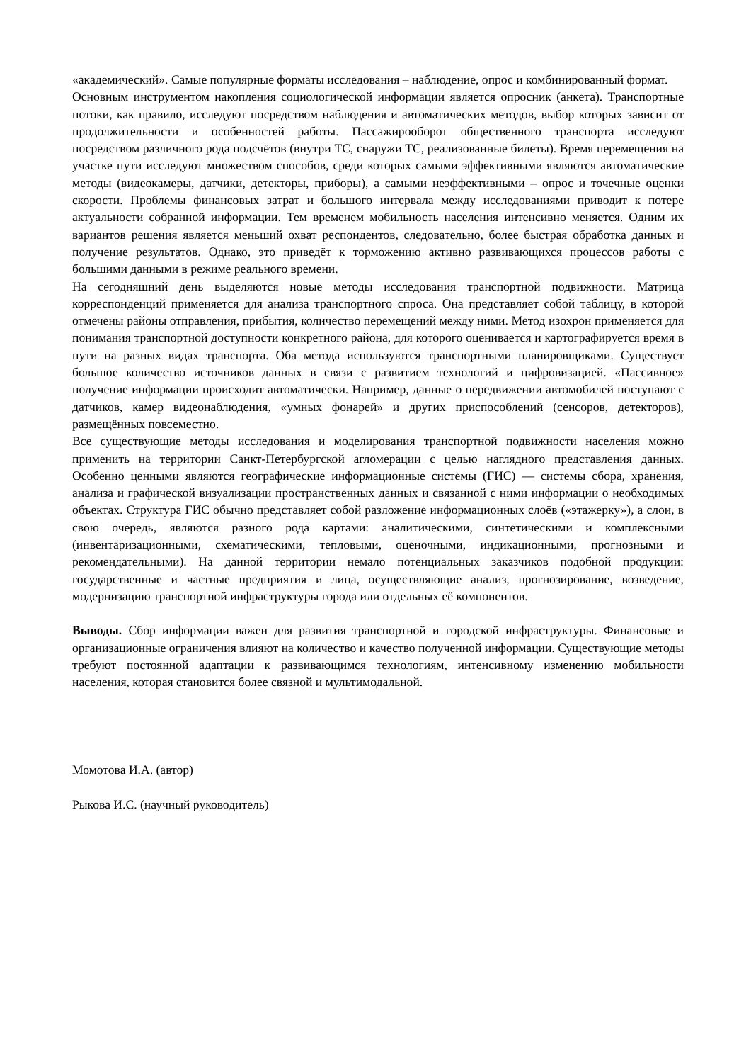«академический». Самые популярные форматы исследования – наблюдение, опрос и комбинированный формат.
Основным инструментом накопления социологической информации является опросник (анкета). Транспортные потоки, как правило, исследуют посредством наблюдения и автоматических методов, выбор которых зависит от продолжительности и особенностей работы. Пассажирооборот общественного транспорта исследуют посредством различного рода подсчётов (внутри ТС, снаружи ТС, реализованные билеты). Время перемещения на участке пути исследуют множеством способов, среди которых самыми эффективными являются автоматические методы (видеокамеры, датчики, детекторы, приборы), а самыми неэффективными – опрос и точечные оценки скорости. Проблемы финансовых затрат и большого интервала между исследованиями приводит к потере актуальности собранной информации. Тем временем мобильность населения интенсивно меняется. Одним их вариантов решения является меньший охват респондентов, следовательно, более быстрая обработка данных и получение результатов. Однако, это приведёт к торможению активно развивающихся процессов работы с большими данными в режиме реального времени.
На сегодняшний день выделяются новые методы исследования транспортной подвижности. Матрица корреспонденций применяется для анализа транспортного спроса. Она представляет собой таблицу, в которой отмечены районы отправления, прибытия, количество перемещений между ними. Метод изохрон применяется для понимания транспортной доступности конкретного района, для которого оценивается и картографируется время в пути на разных видах транспорта. Оба метода используются транспортными планировщиками. Существует большое количество источников данных в связи с развитием технологий и цифровизацией. «Пассивное» получение информации происходит автоматически. Например, данные о передвижении автомобилей поступают с датчиков, камер видеонаблюдения, «умных фонарей» и других приспособлений (сенсоров, детекторов), размещённых повсеместно.
Все существующие методы исследования и моделирования транспортной подвижности населения можно применить на территории Санкт-Петербургской агломерации с целью наглядного представления данных. Особенно ценными являются географические информационные системы (ГИС) — системы сбора, хранения, анализа и графической визуализации пространственных данных и связанной с ними информации о необходимых объектах. Структура ГИС обычно представляет собой разложение информационных слоёв («этажерку»), а слои, в свою очередь, являются разного рода картами: аналитическими, синтетическими и комплексными (инвентаризационными, схематическими, тепловыми, оценочными, индикационными, прогнозными и рекомендательными). На данной территории немало потенциальных заказчиков подобной продукции: государственные и частные предприятия и лица, осуществляющие анализ, прогнозирование, возведение, модернизацию транспортной инфраструктуры города или отдельных её компонентов.
Выводы. Сбор информации важен для развития транспортной и городской инфраструктуры. Финансовые и организационные ограничения влияют на количество и качество полученной информации. Существующие методы требуют постоянной адаптации к развивающимся технологиям, интенсивному изменению мобильности населения, которая становится более связной и мультимодальной.
Момотова И.А. (автор)
Рыкова И.С. (научный руководитель)